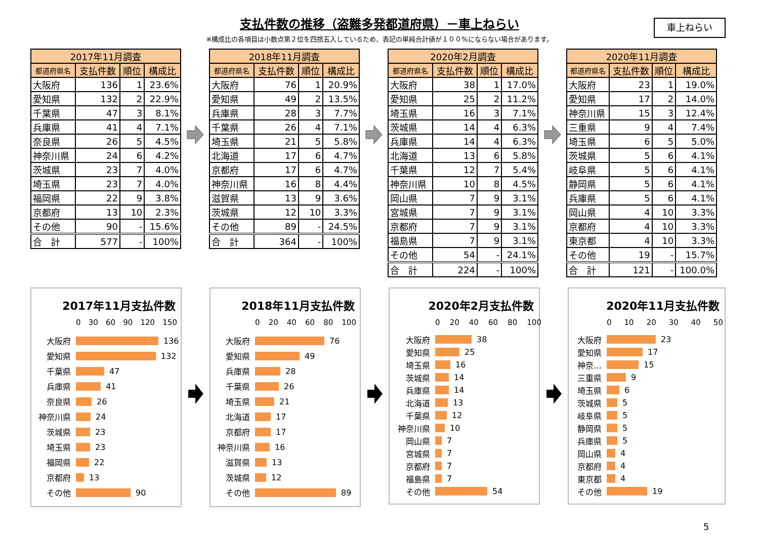車上ねらい
支払件数の推移（盗難多発都道府県）－車上ねらい
※構成比の各項目は小数点第２位を四捨五入しているため、表記の単純合計値が１００%にならない場合があります。
| 2017年11月調査 | | | |
| --- | --- | --- | --- |
| 都道府県名 | 支払件数 | 順位 | 構成比 |
| 大阪府 | 136 | 1 | 23.6% |
| 愛知県 | 132 | 2 | 22.9% |
| 千葉県 | 47 | 3 | 8.1% |
| 兵庫県 | 41 | 4 | 7.1% |
| 奈良県 | 26 | 5 | 4.5% |
| 神奈川県 | 24 | 6 | 4.2% |
| 茨城県 | 23 | 7 | 4.0% |
| 埼玉県 | 23 | 7 | 4.0% |
| 福岡県 | 22 | 9 | 3.8% |
| 京都府 | 13 | 10 | 2.3% |
| その他 | 90 | - | 15.6% |
| 合 計 | 577 | - | 100% |
| 2018年11月調査 | | | |
| --- | --- | --- | --- |
| 都道府県名 | 支払件数 | 順位 | 構成比 |
| 大阪府 | 76 | 1 | 20.9% |
| 愛知県 | 49 | 2 | 13.5% |
| 兵庫県 | 28 | 3 | 7.7% |
| 千葉県 | 26 | 4 | 7.1% |
| 埼玉県 | 21 | 5 | 5.8% |
| 北海道 | 17 | 6 | 4.7% |
| 京都府 | 17 | 6 | 4.7% |
| 神奈川県 | 16 | 8 | 4.4% |
| 滋賀県 | 13 | 9 | 3.6% |
| 茨城県 | 12 | 10 | 3.3% |
| その他 | 89 | - | 24.5% |
| 合 計 | 364 | - | 100% |
| 2020年2月調査 | | | |
| --- | --- | --- | --- |
| 都道府県名 | 支払件数 | 順位 | 構成比 |
| 大阪府 | 38 | 1 | 17.0% |
| 愛知県 | 25 | 2 | 11.2% |
| 埼玉県 | 16 | 3 | 7.1% |
| 茨城県 | 14 | 4 | 6.3% |
| 兵庫県 | 14 | 4 | 6.3% |
| 北海道 | 13 | 6 | 5.8% |
| 千葉県 | 12 | 7 | 5.4% |
| 神奈川県 | 10 | 8 | 4.5% |
| 岡山県 | 7 | 9 | 3.1% |
| 宮城県 | 7 | 9 | 3.1% |
| 京都府 | 7 | 9 | 3.1% |
| 福島県 | 7 | 9 | 3.1% |
| その他 | 54 | - | 24.1% |
| 合 計 | 224 | - | 100% |
| 2020年11月調査 | | | |
| --- | --- | --- | --- |
| 都道府県名 | 支払件数 | 順位 | 構成比 |
| 大阪府 | 23 | 1 | 19.0% |
| 愛知県 | 17 | 2 | 14.0% |
| 神奈川県 | 15 | 3 | 12.4% |
| 三重県 | 9 | 4 | 7.4% |
| 埼玉県 | 6 | 5 | 5.0% |
| 茨城県 | 5 | 6 | 4.1% |
| 岐阜県 | 5 | 6 | 4.1% |
| 静岡県 | 5 | 6 | 4.1% |
| 兵庫県 | 5 | 6 | 4.1% |
| 岡山県 | 4 | 10 | 3.3% |
| 京都府 | 4 | 10 | 3.3% |
| 東京都 | 4 | 10 | 3.3% |
| その他 | 19 | - | 15.7% |
| 合 計 | 121 | - | 100.0% |
2017年11月支払件数
0 30 60 90 120 150
大阪府 136
愛知県 132
千葉県 47
兵庫県 41
奈良県 26
神奈川県 24
茨城県 23
埼玉県 23
福岡県 22
京都府 13
その他 90
2018年11月支払件数
0 20 40 60 80 100
大阪府 76
愛知県 49
兵庫県 28
千葉県 26
埼玉県 21
北海道 17
京都府 17
神奈川県 16
滋賀県 13
茨城県 12
その他 89
2020年2月支払件数
0 20 40 60 80 100
大阪府 38
愛知県 25
埼玉県 16
茨城県 14
兵庫県 14
北海道 13
千葉県 12
神奈川県 10
岡山県 7
宮城県 7
京都府 7
福島県 7
その他 54
2020年11月支払件数
0 10 20 30 40 50
大阪府 23
愛知県 17
神奈… 15
三重県 9
埼玉県 6
茨城県 5
岐阜県 5
静岡県 5
兵庫県 5
岡山県 4
京都府 4
東京都 4
その他 19
5